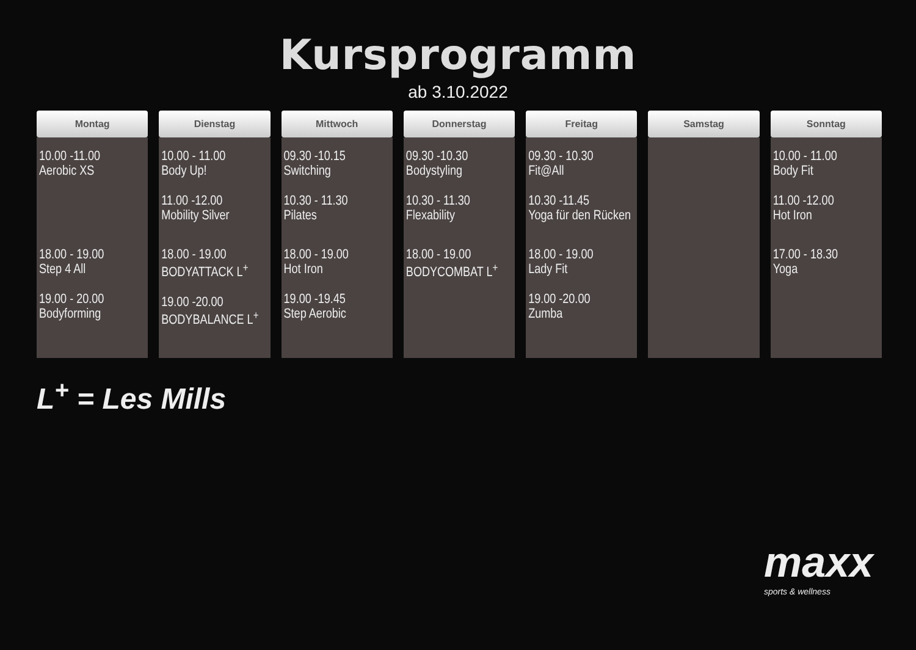Kursprogramm
ab 3.10.2022
| Montag | Dienstag | Mittwoch | Donnerstag | Freitag | Samstag | Sonntag |
| --- | --- | --- | --- | --- | --- | --- |
| 10.00 -11.00 Aerobic XS | 10.00 - 11.00 Body Up! 11.00 -12.00 Mobility Silver | 09.30 -10.15 Switching 10.30 - 11.30 Pilates | 09.30 -10.30 Bodystyling 10.30 - 11.30 Flexability | 09.30 - 10.30 Fit@All 10.30 -11.45 Yoga für den Rücken | | 10.00 - 11.00 Body Fit 11.00 -12.00 Hot Iron |
| 18.00 - 19.00 Step 4 All 19.00 - 20.00 Bodyforming | 18.00 - 19.00 BODYATTACK L<sup>+</sup> 19.00 -20.00 BODYBALANCE L<sup>+</sup> | 18.00 - 19.00 Hot Iron 19.00 -19.45 Step Aerobic | 18.00 - 19.00 BODYCOMBAT L<sup>+</sup> | 18.00 - 19.00 Lady Fit 19.00 -20.00 Zumba | | 17.00 - 18.30 Yoga |
L<sup>+</sup> = Les Mills
maxx
sports & wellness